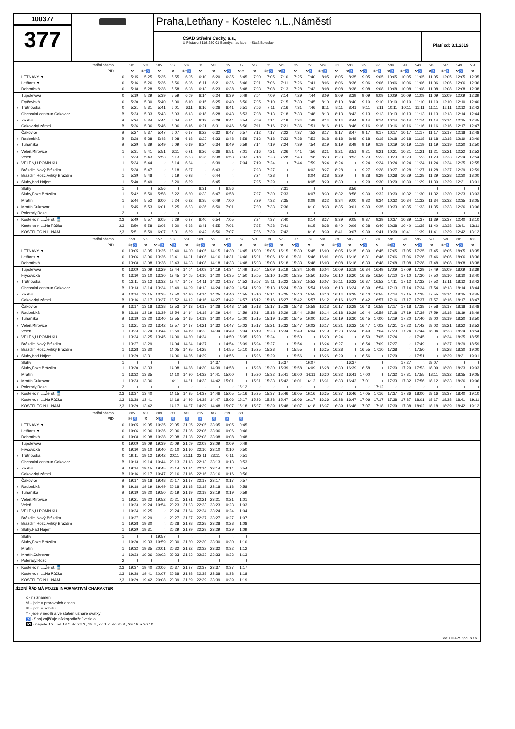100377
377
Praha,Letňany - Kostelec n.L.,Náměstí
ČSAD Střední Čechy, a.s.,
U Přístavu 811/8,250 01 Brandýs nad labem -Stará.Boleslav
Platí od: 3.1.2019
| | tarifní pásmo | | 501 | 503 | 505 | 507 | 509 | 511 | 513 | 515 | 517 | 519 | 521 | 523 | 525 | 527 | 529 | 531 | 533 | 535 | 537 | 539 | 541 | 543 | 545 | 547 | 549 | 551 |
| | PID | | ⚒ | ⑥†♿ | ⚒ | ⚒ | ⑥†♿ | ⚒ | ⚒ | ⚒♿ | ⚒52 | ⚒ | ⑥†♿ | ⚒♿ | ⚒ | ⚒♿ | ⑥†♿ | ⚒ | ⚒♿ | ⚒♿ | ⑥†♿ | ⚒♿ | ⑥†♿ | ⚒♿ | ⚒♿ | ⑥†♿ | ⚒♿ | ⚒ |
| | LETŇANY ▼ | 0 | 5:15 | 5:25 | 5:35 | 5:55 | 6:05 | 6:10 | 6:20 | 6:35 | 6:45 | 7:00 | 7:05 | 7:10 | 7:25 | 7:40 | 8:05 | 8:05 | 8:35 | 9:05 | 9:05 | 10:05 | 10:05 | 11:05 | 11:05 | 12:05 | 12:05 | 12:35 |
| | Letňany ▼ | 0 | 5:16 | 5:26 | 5:36 | 5:56 | 6:06 | 6:11 | 6:21 | 6:36 | 6:46 | 7:01 | 7:06 | 7:11 | 7:26 | 7:41 | 8:06 | 8:06 | 8:36 | 9:06 | 9:06 | 10:06 | 10:06 | 11:06 | 11:06 | 12:06 | 12:06 | 12:36 |
| | Dobratická | 0 | 5:18 | 5:28 | 5:38 | 5:58 | 6:08 | 6:13 | 6:23 | 6:38 | 6:48 | 7:03 | 7:08 | 7:13 | 7:28 | 7:43 | 8:08 | 8:08 | 8:38 | 9:08 | 9:08 | 10:08 | 10:08 | 11:08 | 11:08 | 12:08 | 12:08 | 12:38 |
| | Tupolevova | 0 | 5:19 | 5:29 | 5:39 | 5:59 | 6:09 | 6:14 | 6:24 | 6:39 | 6:49 | 7:04 | 7:09 | 7:14 | 7:29 | 7:44 | 8:09 | 8:09 | 8:39 | 9:09 | 9:09 | 10:09 | 10:09 | 11:09 | 11:09 | 12:09 | 12:09 | 12:39 |
| | Fryčovická | 0 | 5:20 | 5:30 | 5:40 | 6:00 | 6:10 | 6:15 | 6:25 | 6:40 | 6:50 | 7:05 | 7:10 | 7:15 | 7:30 | 7:45 | 8:10 | 8:10 | 8:40 | 9:10 | 9:10 | 10:10 | 10:10 | 11:10 | 11:10 | 12:10 | 12:10 | 12:40 |
| x | Trutnovská | 0 | 5:21 | 5:31 | 5:41 | 6:01 | 6:11 | 6:16 | 6:26 | 6:41 | 6:51 | 7:06 | 7:11 | 7:16 | 7:31 | 7:46 | 8:11 | 8:11 | 8:41 | 9:11 | 9:11 | 10:11 | 10:11 | 11:11 | 11:11 | 12:11 | 12:12 | 12:42 |
| | Obchodní centrum Čakovice | B | 5:23 | 5:33 | 5:43 | 6:03 | 6:13 | 6:18 | 6:28 | 6:43 | 6:53 | 7:08 | 7:13 | 7:18 | 7:33 | 7:48 | 8:13 | 8:13 | 8:43 | 9:13 | 9:13 | 10:13 | 10:13 | 11:13 | 11:13 | 12:13 | 12:14 | 12:44 |
| x | Za Avií | B | 5:24 | 5:34 | 5:44 | 6:04 | 6:14 | 6:19 | 6:29 | 6:44 | 6:54 | 7:09 | 7:14 | 7:19 | 7:34 | 7:49 | 8:14 | 8:14 | 8:44 | 9:14 | 9:14 | 10:14 | 10:14 | 11:14 | 11:14 | 12:14 | 12:15 | 12:45 |
| | Čakovický zámek | B | 5:26 | 5:36 | 5:46 | 6:06 | 6:16 | 6:21 | 6:31 | 6:46 | 6:56 | 7:11 | 7:16 | 7:21 | 7:36 | 7:51 | 8:16 | 8:16 | 8:46 | 9:16 | 9:16 | 10:16 | 10:16 | 11:16 | 11:16 | 12:16 | 12:17 | 12:47 |
| | Čakovice | B | 5:27 | 5:37 | 5:47 | 6:07 | 6:17 | 6:22 | 6:32 | 6:47 | 6:57 | 7:12 | 7:17 | 7:22 | 7:37 | 7:52 | 8:17 | 8:17 | 8:47 | 9:17 | 9:17 | 10:17 | 10:17 | 11:17 | 11:17 | 12:17 | 12:18 | 12:48 |
| x | Radonická | B | 5:28 | 5:38 | 5:48 | 6:08 | 6:18 | 6:23 | 6:33 | 6:48 | 6:58 | 7:13 | 7:18 | 7:23 | 7:38 | 7:53 | 8:18 | 8:18 | 8:48 | 9:18 | 9:18 | 10:18 | 10:18 | 11:18 | 11:18 | 12:18 | 12:19 | 12:49 |
| x | Tuháňská | B | 5:29 | 5:39 | 5:49 | 6:09 | 6:19 | 6:24 | 6:34 | 6:49 | 6:59 | 7:14 | 7:19 | 7:24 | 7:39 | 7:54 | 8:19 | 8:19 | 8:49 | 9:19 | 9:19 | 10:19 | 10:19 | 11:19 | 11:19 | 12:19 | 12:20 | 12:50 |
| x | Veleň,Mírovice | 1 | 5:31 | 5:41 | 5:51 | 6:11 | 6:21 | 6:26 | 6:36 | 6:51 | 7:01 | 7:16 | 7:21 | 7:26 | 7:41 | 7:56 | 8:21 | 8:21 | 8:51 | 9:21 | 9:21 | 10:21 | 10:21 | 11:21 | 11:21 | 12:21 | 12:22 | 12:52 |
| | Veleň | 1 | 5:33 | 5:43 | 5:53 | 6:13 | 6:23 | 6:28 | 6:38 | 6:53 | 7:03 | 7:18 | 7:23 | 7:28 | 7:43 | 7:58 | 8:23 | 8:23 | 8:53 | 9:23 | 9:23 | 10:23 | 10:23 | 11:23 | 11:23 | 12:23 | 12:24 | 12:54 |
| x | VELEŇ,U POMNÍKU | 1 | 5:34 | 5:44 | ≀ | 6:14 | 6:24 | ≀ | 6:39 | ≀ | 7:04 | 7:19 | 7:24 | ≀ | 7:44 | 7:59 | 8:24 | 8:24 | ≀ | 9:24 | 9:24 | 10:24 | 10:24 | 11:24 | 11:24 | 12:24 | 12:25 | 12:55 |
| | Brázdim,Nový Brázdim | 1 | 5:38 | 5:47 | ≀ | 6:18 | 6:27 | ≀ | 6:43 | ≀ | | 7:23 | 7:27 | ≀ | | 8:03 | 8:27 | 8:28 | ≀ | 9:27 | 9:28 | 10:27 | 10:28 | 11:27 | 11:28 | 12:27 | 12:29 | 12:59 |
| x | Brázdim,Rozc.Veliký Brázdim | 1 | 5:39 | 5:48 | ≀ | 6:19 | 6:28 | ≀ | 6:44 | ≀ | | 7:24 | 7:28 | ≀ | | 8:04 | 8:28 | 8:29 | ≀ | 9:28 | 9:29 | 10:28 | 10:29 | 11:28 | 11:29 | 12:28 | 12:30 | 13:00 |
| x | Sluhy,Nad Hájem | 1 | 5:40 | 5:49 | ≀ | 6:20 | 6:29 | ≀ | 6:45 | ≀ | | 7:25 | 7:29 | ≀ | | 8:05 | 8:29 | 8:30 | ≀ | 9:29 | 9:30 | 10:29 | 10:30 | 11:29 | 11:30 | 12:29 | 12:31 | 13:01 |
| | Sluhy | 1 | ≀ | ≀ | 5:56 | ≀ | ≀ | 6:31 | ≀ | 6:56 | | ≀ | ≀ | 7:31 | | ≀ | ≀ | ≀ | 8:56 | ≀ | ≀ | ≀ | ≀ | ≀ | ≀ | ≀ | ≀ | ≀ |
| | Sluhy,Rozc.Brázdim | 1 | 5:42 | 5:50 | 5:58 | 6:22 | 6:30 | 6:33 | 6:47 | 6:58 | | 7:27 | 7:30 | 7:33 | | 8:07 | 8:30 | 8:32 | 8:58 | 9:30 | 9:32 | 10:30 | 10:32 | 11:30 | 11:32 | 12:30 | 12:33 | 13:03 |
| | Mratín | 1 | 5:44 | 5:52 | 6:00 | 6:24 | 6:32 | 6:35 | 6:49 | 7:00 | | 7:29 | 7:32 | 7:35 | | 8:09 | 8:32 | 8:34 | 9:00 | 9:32 | 9:34 | 10:32 | 10:34 | 11:32 | 11:34 | 12:32 | 12:35 | 13:05 |
| x | Mratín,Cukrovar | 1 | 5:45 | 5:53 | 6:01 | 6:25 | 6:33 | 6:36 | 6:50 | 7:01 | | 7:30 | 7:33 | 7:36 | | 8:10 | 8:33 | 8:35 | 9:01 | 9:33 | 9:35 | 10:33 | 10:35 | 11:33 | 11:35 | 12:33 | 12:36 | 13:06 |
| x | Polerady,Rozc. | 2 | ≀ | ≀ | ≀ | ≀ | ≀ | ≀ | ≀ | ≀ | | ≀ | ≀ | ≀ | | ≀ | ≀ | ≀ | ≀ | ≀ | ≀ | ≀ | ≀ | ≀ | ≀ | ≀ | ≀ | ≀ |
| x | Kostelec n.L.,Žel.st. 🚆 | 2,3 | 5:49 | 5:57 | 6:05 | 6:29 | 6:37 | 6:40 | 6:54 | 7:05 | | 7:34 | 7:37 | 7:40 | | 8:14 | 8:37 | 8:39 | 9:05 | 9:37 | 9:39 | 10:37 | 10:39 | 11:37 | 11:39 | 12:37 | 12:40 | 13:10 |
| | Kostelec n.L.,Na Růžku | 2,3 | 5:50 | 5:58 | 6:06 | 6:30 | 6:38 | 6:41 | 6:55 | 7:06 | | 7:35 | 7:38 | 7:41 | | 8:15 | 8:38 | 8:40 | 9:06 | 9:38 | 9:40 | 10:38 | 10:40 | 11:38 | 11:40 | 12:38 | 12:41 | 13:11 |
| | KOSTELEC N.L.,NÁM. | 2,3 | 5:51 | 5:59 | 6:07 | 6:31 | 6:39 | 6:42 | 6:56 | 7:07 | | 7:36 | 7:39 | 7:42 | | 8:16 | 8:39 | 8:41 | 9:07 | 9:39 | 9:41 | 10:39 | 10:41 | 11:39 | 11:41 | 12:39 | 12:42 | 13:12 |
| | tarifní pásmo | | 553 | 555 | 557 | 559 | 561 | 563 | 565 | 567 | 569 | 571 | 573 | 575 | 577 | 579 | 581 | 583 | 585 | 587 | 589 | 591 | 593 | 595 | 597 | 599 | 601 | 603 |
| | PID | | ⑥†♿ | ⚒ | ⚒52♿ | ⚒♿ | ⚒ | ⑥†♿ | ⚒ | ⚒♿ | ⚒ | ⚒ | ⑥†♿ | ⚒ | ⚒♿ | ⚒ | ⚒ | ⑥†♿ | ⚒ | ⚒♿ | ⚒ | ⑥†♿ | ⚒ | ⚒♿ | ⚒ | ⑥†♿ | ⚒♿ | ⚒ |
| | LETŇANY ▼ | 0 | 13:05 | 13:05 | 13:25 | 13:40 | 14:00 | 14:05 | 14:15 | 14:30 | 14:45 | 15:00 | 15:05 | 15:15 | 15:30 | 15:45 | 16:00 | 16:05 | 16:15 | 16:30 | 16:45 | 17:05 | 17:05 | 17:25 | 17:45 | 18:05 | 18:05 | 18:35 |
| | Letňany ▼ | 0 | 13:06 | 13:06 | 13:26 | 13:41 | 14:01 | 14:06 | 14:16 | 14:31 | 14:46 | 15:01 | 15:06 | 15:16 | 15:31 | 15:46 | 16:01 | 16:06 | 16:16 | 16:31 | 16:46 | 17:06 | 17:06 | 17:26 | 17:46 | 18:06 | 18:06 | 18:36 |
| | Dobratická | 0 | 13:08 | 13:08 | 13:28 | 13:43 | 14:03 | 14:08 | 14:18 | 14:33 | 14:48 | 15:03 | 15:08 | 15:18 | 15:33 | 15:48 | 16:03 | 16:08 | 16:18 | 16:33 | 16:48 | 17:08 | 17:08 | 17:28 | 17:48 | 18:08 | 18:08 | 18:38 |
| | Tupolevova | 0 | 13:09 | 13:09 | 13:29 | 13:44 | 14:04 | 14:09 | 14:19 | 14:34 | 14:49 | 15:04 | 15:09 | 15:19 | 15:34 | 15:49 | 16:04 | 16:09 | 16:19 | 16:34 | 16:49 | 17:09 | 17:09 | 17:29 | 17:49 | 18:09 | 18:09 | 18:39 |
| | Fryčovická | 0 | 13:10 | 13:10 | 13:30 | 13:45 | 14:05 | 14:10 | 14:20 | 14:35 | 14:50 | 15:05 | 15:10 | 15:20 | 15:35 | 15:50 | 16:05 | 16:10 | 16:20 | 16:35 | 16:50 | 17:10 | 17:10 | 17:30 | 17:50 | 18:10 | 18:10 | 18:40 |
| x | Trutnovská | 0 | 13:11 | 13:12 | 13:32 | 13:47 | 14:07 | 14:11 | 14:22 | 14:37 | 14:52 | 15:07 | 15:11 | 15:22 | 15:37 | 15:52 | 16:07 | 16:11 | 16:22 | 16:37 | 16:52 | 17:11 | 17:12 | 17:32 | 17:52 | 18:11 | 18:12 | 18:42 |
| | Obchodní centrum Čakovice | B | 13:13 | 13:14 | 13:34 | 13:49 | 14:09 | 14:13 | 14:24 | 14:39 | 14:54 | 15:09 | 15:13 | 15:24 | 15:39 | 15:54 | 16:09 | 16:13 | 16:24 | 16:39 | 16:54 | 17:13 | 17:14 | 17:34 | 17:54 | 18:13 | 18:14 | 18:44 |
| x | Za Avií | B | 13:14 | 13:15 | 13:35 | 13:50 | 14:10 | 14:14 | 14:25 | 14:40 | 14:55 | 15:10 | 15:14 | 15:25 | 15:40 | 15:55 | 16:10 | 16:14 | 16:25 | 16:40 | 16:55 | 17:14 | 17:15 | 17:35 | 17:55 | 18:14 | 18:15 | 18:45 |
| | Čakovický zámek | B | 13:16 | 13:17 | 13:37 | 13:52 | 14:12 | 14:16 | 14:27 | 14:42 | 14:57 | 15:12 | 15:16 | 15:27 | 15:42 | 15:57 | 16:12 | 16:16 | 16:27 | 16:42 | 16:57 | 17:16 | 17:17 | 17:37 | 17:57 | 18:16 | 18:17 | 18:47 |
| | Čakovice | B | 13:17 | 13:18 | 13:38 | 13:53 | 14:13 | 14:17 | 14:28 | 14:43 | 14:58 | 15:13 | 15:17 | 15:28 | 15:43 | 15:58 | 16:13 | 16:17 | 16:28 | 16:43 | 16:58 | 17:17 | 17:18 | 17:38 | 17:58 | 18:17 | 18:18 | 18:48 |
| x | Radonická | B | 13:18 | 13:19 | 13:39 | 13:54 | 14:14 | 14:18 | 14:29 | 14:44 | 14:59 | 15:14 | 15:18 | 15:29 | 15:44 | 15:59 | 16:14 | 16:18 | 16:29 | 16:44 | 16:59 | 17:18 | 17:19 | 17:39 | 17:59 | 18:18 | 18:19 | 18:49 |
| x | Tuháňská | B | 13:19 | 13:20 | 13:40 | 13:55 | 14:15 | 14:19 | 14:30 | 14:45 | 15:00 | 15:15 | 15:19 | 15:30 | 15:45 | 16:00 | 16:15 | 16:19 | 16:30 | 16:45 | 17:00 | 17:19 | 17:20 | 17:40 | 18:00 | 18:19 | 18:20 | 18:50 |
| x | Veleň,Mírovice | 1 | 13:21 | 13:22 | 13:42 | 13:57 | 14:17 | 14:21 | 14:32 | 14:47 | 15:02 | 15:17 | 15:21 | 15:32 | 15:47 | 16:02 | 16:17 | 16:21 | 16:32 | 16:47 | 17:02 | 17:21 | 17:22 | 17:42 | 18:02 | 18:21 | 18:22 | 18:52 |
| | Veleň | 1 | 13:23 | 13:24 | 13:44 | 13:59 | 14:19 | 14:23 | 14:34 | 14:49 | 15:04 | 15:19 | 15:23 | 15:34 | 15:49 | 16:04 | 16:19 | 16:23 | 16:34 | 16:49 | 17:04 | 17:23 | 17:24 | 17:44 | 18:04 | 18:23 | 18:24 | 18:54 |
| x | VELEŇ,U POMNÍKU | 1 | 13:24 | 13:25 | 13:45 | 14:00 | 14:20 | 14:24 | ≀ | 14:50 | 15:05 | 15:20 | 15:24 | ≀ | 15:50 | ≀ | 16:20 | 16:24 | ≀ | 16:50 | 17:05 | 17:24 | ≀ | 17:45 | ≀ | 18:24 | 18:25 | 18:55 |
| | Brázdim,Nový Brázdim | 1 | 13:27 | 13:29 | | 14:04 | 14:24 | 14:27 | ≀ | 14:54 | 15:09 | 15:24 | 15:27 | ≀ | 15:54 | ≀ | 16:24 | 16:27 | ≀ | 16:54 | 17:09 | 17:27 | ≀ | 17:49 | ≀ | 18:27 | 18:29 | 18:59 |
| x | Brázdim,Rozc.Veliký Brázdim | 1 | 13:28 | 13:30 | | 14:05 | 14:25 | 14:28 | ≀ | 14:55 | 15:10 | 15:25 | 15:28 | ≀ | 15:55 | ≀ | 16:25 | 16:28 | ≀ | 16:55 | 17:10 | 17:28 | ≀ | 17:50 | ≀ | 18:28 | 18:30 | 19:00 |
| x | Sluhy,Nad Hájem | 1 | 13:29 | 13:31 | | 14:06 | 14:26 | 14:29 | ≀ | 14:56 | ≀ | 15:26 | 15:29 | ≀ | 15:56 | ≀ | 16:26 | 16:29 | ≀ | 16:56 | ≀ | 17:29 | ≀ | 17:51 | ≀ | 18:29 | 18:31 | 19:01 |
| | Sluhy | 1 | ≀ | ≀ | | ≀ | ≀ | ≀ | 14:37 | ≀ | ≀ | ≀ | ≀ | 15:37 | ≀ | 16:07 | ≀ | ≀ | 16:37 | ≀ | ≀ | ≀ | 17:27 | ≀ | 18:07 | ≀ | ≀ | ≀ |
| | Sluhy,Rozc.Brázdim | 1 | 13:30 | 13:33 | | 14:08 | 14:28 | 14:30 | 14:39 | 14:58 | ≀ | 15:28 | 15:30 | 15:39 | 15:58 | 16:09 | 16:28 | 16:30 | 16:39 | 16:58 | ≀ | 17:30 | 17:29 | 17:53 | 18:09 | 18:30 | 18:33 | 19:03 |
| | Mratín | 1 | 13:32 | 13:35 | | 14:10 | 14:30 | 14:32 | 14:41 | 15:00 | ≀ | 15:30 | 15:32 | 15:41 | 16:00 | 16:11 | 16:30 | 16:32 | 16:41 | 17:00 | ≀ | 17:32 | 17:31 | 17:55 | 18:11 | 18:32 | 18:35 | 19:05 |
| x | Mratín,Cukrovar | 1 | 13:33 | 13:36 | | 14:11 | 14:31 | 14:33 | 14:42 | 15:01 | ≀ | 15:31 | 15:33 | 15:42 | 16:01 | 16:12 | 16:31 | 16:33 | 16:42 | 17:01 | ≀ | 17:33 | 17:32 | 17:56 | 18:12 | 18:33 | 18:36 | 19:06 |
| x | Polerady,Rozc. | 2 | ≀ | ≀ | | ≀ | ≀ | ≀ | ≀ | ≀ | 15:12 | ≀ | ≀ | ≀ | ≀ | ≀ | ≀ | ≀ | ≀ | ≀ | 17:12 | ≀ | ≀ | ≀ | ≀ | ≀ | ≀ | ≀ |
| x | Kostelec n.L.,Žel.st. 🚆 | 2,3 | 13:37 | 13:40 | | 14:15 | 14:35 | 14:37 | 14:46 | 15:05 | 15:16 | 15:35 | 15:37 | 15:46 | 16:05 | 16:16 | 16:35 | 16:37 | 16:46 | 17:05 | 17:16 | 17:37 | 17:36 | 18:00 | 18:16 | 18:37 | 18:40 | 19:10 |
| | Kostelec n.L.,Na Růžku | 2,3 | 13:38 | 13:41 | | 14:16 | 14:36 | 14:38 | 14:47 | 15:06 | 15:17 | 15:36 | 15:38 | 15:47 | 16:06 | 16:17 | 16:36 | 16:38 | 16:47 | 17:06 | 17:17 | 17:38 | 17:37 | 18:01 | 18:17 | 18:38 | 18:41 | 19:11 |
| | KOSTELEC N.L.,NÁM. | 2,3 | 13:39 | 13:42 | | 14:17 | 14:37 | 14:39 | 14:48 | 15:07 | 15:18 | 15:37 | 15:39 | 15:48 | 16:07 | 16:18 | 16:37 | 16:39 | 16:48 | 17:07 | 17:18 | 17:39 | 17:38 | 18:02 | 18:18 | 18:39 | 18:42 | 19:12 |
| | tarifní pásmo | | 605 | 607 | 609 | 611 | 613 | 615 | 617 | 619 | 621 | | | | | | | | | | | | | | | | | |
| | PID | | ⑥†♿ | ⚒ | ⚒♿ | ♿ | ♿ | ♿ | ♿ | ♿ | ♿ | | | | | | | | | | | | | | | | | |
| | LETŇANY ▼ | 0 | 19:05 | 19:05 | 19:35 | 20:05 | 21:05 | 22:05 | 23:05 | 0:05 | 0:45 | | | | | | | | | | | | | | | | | |
| | Letňany ▼ | 0 | 19:06 | 19:06 | 19:36 | 20:06 | 21:06 | 22:06 | 23:06 | 0:06 | 0:46 | | | | | | | | | | | | | | | | | |
| | Dobratická | 0 | 19:08 | 19:08 | 19:38 | 20:08 | 21:08 | 22:08 | 23:08 | 0:08 | 0:48 | | | | | | | | | | | | | | | | | |
| | Tupolevova | 0 | 19:09 | 19:09 | 19:39 | 20:09 | 21:09 | 22:09 | 23:09 | 0:09 | 0:49 | | | | | | | | | | | | | | | | | |
| | Fryčovická | 0 | 19:10 | 19:10 | 19:40 | 20:10 | 21:10 | 22:10 | 23:10 | 0:10 | 0:50 | | | | | | | | | | | | | | | | | |
| x | Trutnovská | 0 | 19:11 | 19:12 | 19:42 | 20:11 | 21:11 | 22:11 | 23:11 | 0:11 | 0:51 | | | | | | | | | | | | | | | | | |
| | Obchodní centrum Čakovice | B | 19:13 | 19:14 | 19:44 | 20:13 | 21:13 | 22:13 | 23:13 | 0:13 | 0:53 | | | | | | | | | | | | | | | | | |
| x | Za Avií | B | 19:14 | 19:15 | 19:45 | 20:14 | 21:14 | 22:14 | 23:14 | 0:14 | 0:54 | | | | | | | | | | | | | | | | | |
| | Čakovický zámek | B | 19:16 | 19:17 | 19:47 | 20:16 | 21:16 | 22:16 | 23:16 | 0:16 | 0:56 | | | | | | | | | | | | | | | | | |
| | Čakovice | B | 19:17 | 19:18 | 19:48 | 20:17 | 21:17 | 22:17 | 23:17 | 0:17 | 0:57 | | | | | | | | | | | | | | | | | |
| x | Radonická | B | 19:18 | 19:19 | 19:49 | 20:18 | 21:18 | 22:18 | 23:18 | 0:18 | 0:58 | | | | | | | | | | | | | | | | | |
| x | Tuháňská | B | 19:19 | 19:20 | 19:50 | 20:19 | 21:19 | 22:19 | 23:19 | 0:19 | 0:59 | | | | | | | | | | | | | | | | | |
| x | Veleň,Mírovice | 1 | 19:21 | 19:22 | 19:52 | 20:21 | 21:21 | 22:21 | 23:21 | 0:21 | 1:01 | | | | | | | | | | | | | | | | | |
| | Veleň | 1 | 19:23 | 19:24 | 19:54 | 20:23 | 21:23 | 22:23 | 23:23 | 0:23 | 1:03 | | | | | | | | | | | | | | | | | |
| x | VELEŇ,U POMNÍKU | 1 | 19:24 | 19:25 | ≀ | 20:24 | 21:24 | 22:24 | 23:24 | 0:24 | 1:04 | | | | | | | | | | | | | | | | | |
| | Brázdim,Nový Brázdim | 1 | 19:27 | 19:29 | ≀ | 20:27 | 21:27 | 22:27 | 23:27 | 0:27 | 1:07 | | | | | | | | | | | | | | | | | |
| x | Brázdim,Rozc.Veliký Brázdim | 1 | 19:28 | 19:30 | ≀ | 20:28 | 21:28 | 22:28 | 23:28 | 0:28 | 1:08 | | | | | | | | | | | | | | | | | |
| x | Sluhy,Nad Hájem | 1 | 19:29 | 19:31 | ≀ | 20:29 | 21:29 | 22:29 | 23:29 | 0:29 | 1:09 | | | | | | | | | | | | | | | | | |
| | Sluhy | 1 | ≀ | ≀ | 19:57 | ≀ | ≀ | ≀ | ≀ | ≀ | ≀ | | | | | | | | | | | | | | | | | |
| | Sluhy,Rozc.Brázdim | 1 | 19:30 | 19:33 | 19:59 | 20:30 | 21:30 | 22:30 | 23:30 | 0:30 | 1:10 | | | | | | | | | | | | | | | | | |
| | Mratín | 1 | 19:32 | 19:35 | 20:01 | 20:32 | 21:32 | 22:32 | 23:32 | 0:32 | 1:12 | | | | | | | | | | | | | | | | | |
| x | Mratín,Cukrovar | 1 | 19:33 | 19:36 | 20:02 | 20:33 | 21:33 | 22:33 | 23:33 | 0:33 | 1:13 | | | | | | | | | | | | | | | | | |
| x | Polerady,Rozc. | 2 | ≀ | ≀ | ≀ | ≀ | ≀ | ≀ | ≀ | ≀ | ≀ | | | | | | | | | | | | | | | | | |
| x | Kostelec n.L.,Žel.st. 🚆 | 2,3 | 19:37 | 19:40 | 20:06 | 20:37 | 21:37 | 22:37 | 23:37 | 0:37 | 1:17 | | | | | | | | | | | | | | | | | |
| | Kostelec n.L.,Na Růžku | 2,3 | 19:38 | 19:41 | 20:07 | 20:38 | 21:38 | 22:38 | 23:38 | 0:38 | 1:18 | | | | | | | | | | | | | | | | | |
| | KOSTELEC N.L.,NÁM. | 2,3 | 19:39 | 19:42 | 20:08 | 20:39 | 21:39 | 22:39 | 23:39 | 0:39 | 1:19 | | | | | | | | | | | | | | | | | |
JÍZDNÍ ŘÁD MÁ POUZE INFORMATIVNÍ CHARAKTER
x - na znamení
⚒ - jede v pracovních dnech
⑥ - jede v sobotu
† - jede v neděli a ve státem uznané svátky
♿ - Spoj zajišťuje nízkopodlažní vozidlo.
52 - nejede 1.2., od 18.2. do 24.2., 18.4., od 1.7. do 30.8., 29.10. a 30.10.
Soft. CHAPS spol. s r.o.